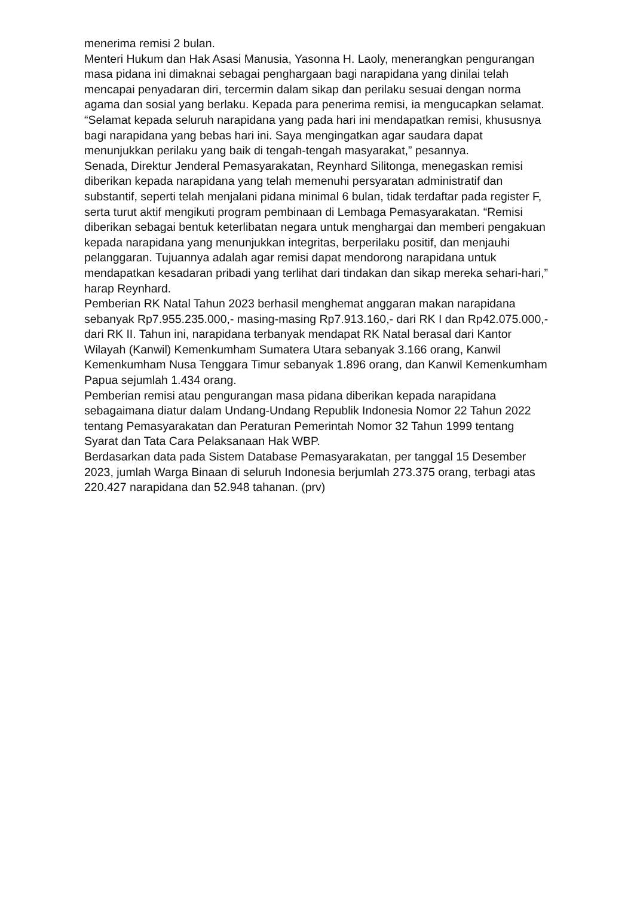menerima remisi 2 bulan.
Menteri Hukum dan Hak Asasi Manusia, Yasonna H. Laoly, menerangkan pengurangan masa pidana ini dimaknai sebagai penghargaan bagi narapidana yang dinilai telah mencapai penyadaran diri, tercermin dalam sikap dan perilaku sesuai dengan norma agama dan sosial yang berlaku. Kepada para penerima remisi, ia mengucapkan selamat. “Selamat kepada seluruh narapidana yang pada hari ini mendapatkan remisi, khususnya bagi narapidana yang bebas hari ini. Saya mengingatkan agar saudara dapat menunjukkan perilaku yang baik di tengah-tengah masyarakat,” pesannya.
Senada, Direktur Jenderal Pemasyarakatan, Reynhard Silitonga, menegaskan remisi diberikan kepada narapidana yang telah memenuhi persyaratan administratif dan substantif, seperti telah menjalani pidana minimal 6 bulan, tidak terdaftar pada register F, serta turut aktif mengikuti program pembinaan di Lembaga Pemasyarakatan. “Remisi diberikan sebagai bentuk keterlibatan negara untuk menghargai dan memberi pengakuan kepada narapidana yang menunjukkan integritas, berperilaku positif, dan menjauhi pelanggaran. Tujuannya adalah agar remisi dapat mendorong narapidana untuk mendapatkan kesadaran pribadi yang terlihat dari tindakan dan sikap mereka sehari-hari,” harap Reynhard.
Pemberian RK Natal Tahun 2023 berhasil menghemat anggaran makan narapidana sebanyak Rp7.955.235.000,- masing-masing Rp7.913.160,- dari RK I dan Rp42.075.000,- dari RK II. Tahun ini, narapidana terbanyak mendapat RK Natal berasal dari Kantor Wilayah (Kanwil) Kemenkumham Sumatera Utara sebanyak 3.166 orang, Kanwil Kemenkumham Nusa Tenggara Timur sebanyak 1.896 orang, dan Kanwil Kemenkumham Papua sejumlah 1.434 orang.
Pemberian remisi atau pengurangan masa pidana diberikan kepada narapidana sebagaimana diatur dalam Undang-Undang Republik Indonesia Nomor 22 Tahun 2022 tentang Pemasyarakatan dan Peraturan Pemerintah Nomor 32 Tahun 1999 tentang Syarat dan Tata Cara Pelaksanaan Hak WBP.
Berdasarkan data pada Sistem Database Pemasyarakatan, per tanggal 15 Desember 2023, jumlah Warga Binaan di seluruh Indonesia berjumlah 273.375 orang, terbagi atas 220.427 narapidana dan 52.948 tahanan. (prv)